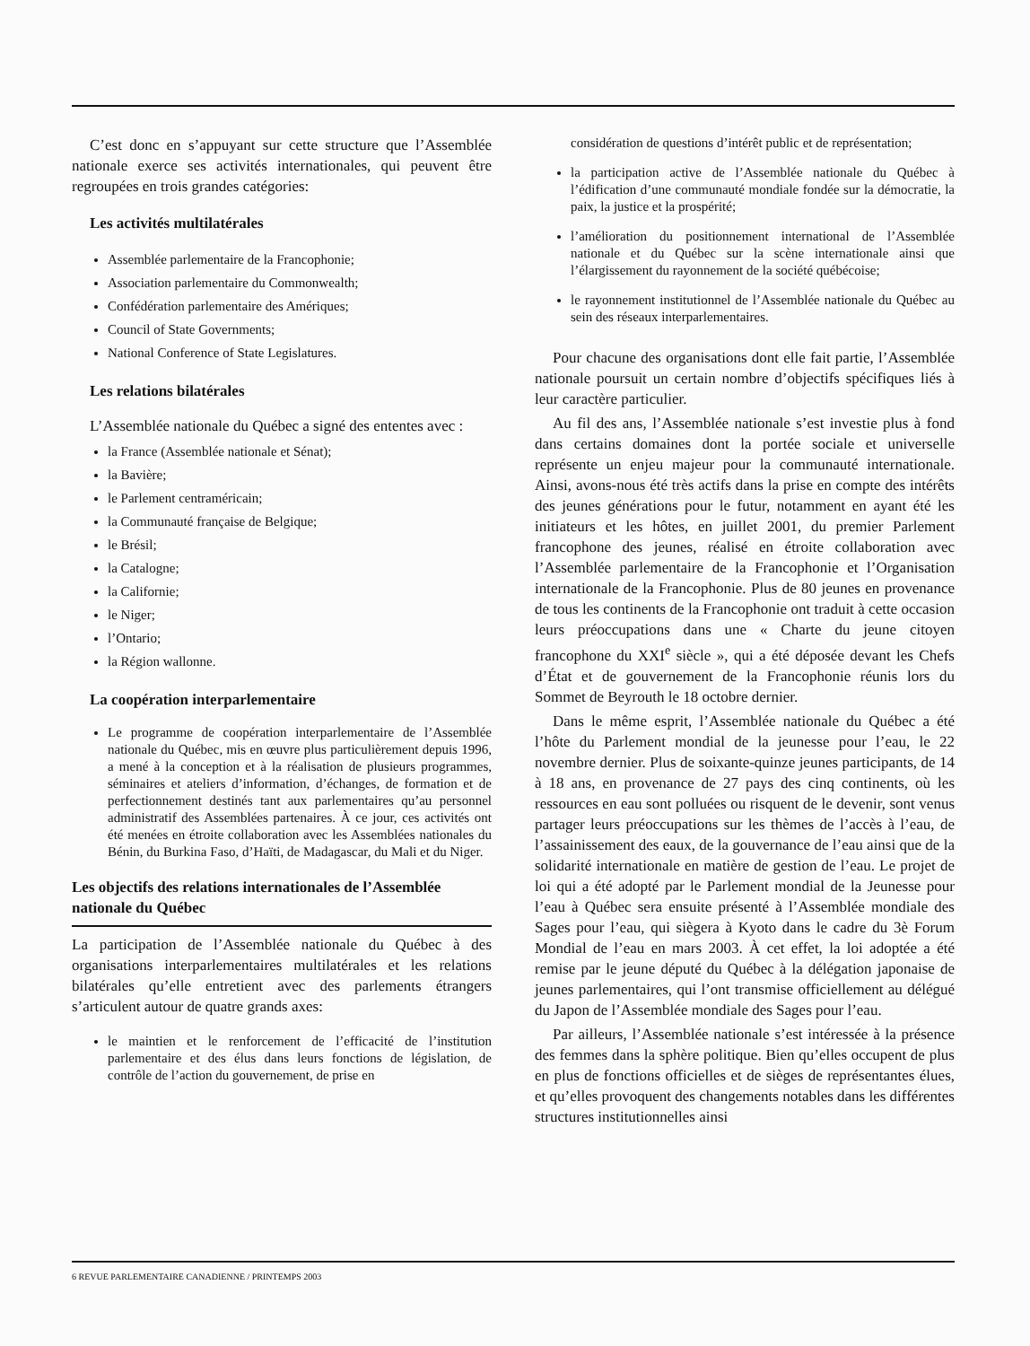C’est donc en s’appuyant sur cette structure que l’Assemblée nationale exerce ses activités internationales, qui peuvent être regroupées en trois grandes catégories:
Les activités multilatérales
Assemblée parlementaire de la Francophonie;
Association parlementaire du Commonwealth;
Confédération parlementaire des Amériques;
Council of State Governments;
National Conference of State Legislatures.
Les relations bilatérales
L’Assemblée nationale du Québec a signé des ententes avec :
la France (Assemblée nationale et Sénat);
la Bavière;
le Parlement centraméricain;
la Communauté française de Belgique;
le Brésil;
la Catalogne;
la Californie;
le Niger;
l’Ontario;
la Région wallonne.
La coopération interparlementaire
Le programme de coopération interparlementaire de l’Assemblée nationale du Québec, mis en œuvre plus particulièrement depuis 1996, a mené à la conception et à la réalisation de plusieurs programmes, séminaires et ateliers d’information, d’échanges, de formation et de perfectionnement destinés tant aux parlementaires qu’au personnel administratif des Assemblées partenaires. À ce jour, ces activités ont été menées en étroite collaboration avec les Assemblées nationales du Bénin, du Burkina Faso, d’Haïti, de Madagascar, du Mali et du Niger.
Les objectifs des relations internationales de l’Assemblée nationale du Québec
La participation de l’Assemblée nationale du Québec à des organisations interparlementaires multilatérales et les relations bilatérales qu’elle entretient avec des parlements étrangers s’articulent autour de quatre grands axes:
le maintien et le renforcement de l’efficacité de l’institution parlementaire et des élus dans leurs fonctions de législation, de contrôle de l’action du gouvernement, de prise en
considération de questions d’intérêt public et de représentation;
la participation active de l’Assemblée nationale du Québec à l’édification d’une communauté mondiale fondée sur la démocratie, la paix, la justice et la prospérité;
l’amélioration du positionnement international de l’Assemblée nationale et du Québec sur la scène internationale ainsi que l’élargissement du rayonnement de la société québécoise;
le rayonnement institutionnel de l’Assemblée nationale du Québec au sein des réseaux interparlementaires.
Pour chacune des organisations dont elle fait partie, l’Assemblée nationale poursuit un certain nombre d’objectifs spécifiques liés à leur caractère particulier.
Au fil des ans, l’Assemblée nationale s’est investie plus à fond dans certains domaines dont la portée sociale et universelle représente un enjeu majeur pour la communauté internationale. Ainsi, avons-nous été très actifs dans la prise en compte des intérêts des jeunes générations pour le futur, notamment en ayant été les initiateurs et les hôtes, en juillet 2001, du premier Parlement francophone des jeunes, réalisé en étroite collaboration avec l’Assemblée parlementaire de la Francophonie et l’Organisation internationale de la Francophonie. Plus de 80 jeunes en provenance de tous les continents de la Francophonie ont traduit à cette occasion leurs préoccupations dans une « Charte du jeune citoyen francophone du XXI<sup>e</sup> siècle », qui a été déposée devant les Chefs d’État et de gouvernement de la Francophonie réunis lors du Sommet de Beyrouth le 18 octobre dernier.
Dans le même esprit, l’Assemblée nationale du Québec a été l’hôte du Parlement mondial de la jeunesse pour l’eau, le 22 novembre dernier. Plus de soixante-quinze jeunes participants, de 14 à 18 ans, en provenance de 27 pays des cinq continents, où les ressources en eau sont polluées ou risquent de le devenir, sont venus partager leurs préoccupations sur les thèmes de l’accès à l’eau, de l’assainissement des eaux, de la gouvernance de l’eau ainsi que de la solidarité internationale en matière de gestion de l’eau. Le projet de loi qui a été adopté par le Parlement mondial de la Jeunesse pour l’eau à Québec sera ensuite présenté à l’Assemblée mondiale des Sages pour l’eau, qui siègera à Kyoto dans le cadre du 3è Forum Mondial de l’eau en mars 2003. À cet effet, la loi adoptée a été remise par le jeune député du Québec à la délégation japonaise de jeunes parlementaires, qui l’ont transmise officiellement au délégué du Japon de l’Assemblée mondiale des Sages pour l’eau.
Par ailleurs, l’Assemblée nationale s’est intéressée à la présence des femmes dans la sphère politique. Bien qu’elles occupent de plus en plus de fonctions officielles et de sièges de représentantes élues, et qu’elles provoquent des changements notables dans les différentes structures institutionnelles ainsi
6 REVUE PARLEMENTAIRE CANADIENNE / PRINTEMPS 2003